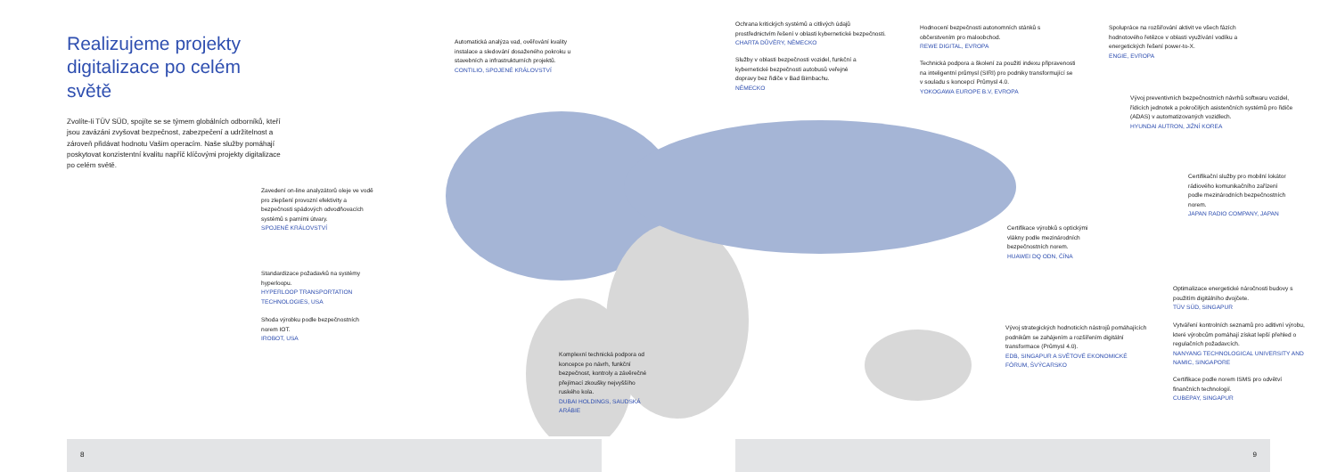Realizujeme projekty digitalizace po celém světě
Zvolíte-li TÜV SÜD, spojíte se se týmem globálních odborníků, kteří jsou zavázáni zvyšovat bezpečnost, zabezpečení a udržitelnost a zároveň přidávat hodnotu Vašim operacím. Naše služby pomáhají poskytovat konzistentní kvalitu napříč klíčovými projekty digitalizace po celém světě.
Automatická analýza vad, ověřování kvality instalace a sledování dosaženého pokroku u stavebních a infrastrukturních projektů.
CONTILIO, SPOJENÉ KRÁLOVSTVÍ
Zavedení on-line analyzátorů oleje ve vodě pro zlepšení provozní efektivity a bezpečnosti spádových odvodňovacích systémů s parními útvary.
SPOJENÉ KRÁLOVSTVÍ
Standardizace požadavků na systémy hyperloopu.
HYPERLOOP TRANSPORTATION TECHNOLOGIES, USA
Shoda výrobku podle bezpečnostních norem IOT.
IROBOT, USA
Komplexní technická podpora od koncepce po návrh, funkční bezpečnost, kontroly a závěrečné přejímací zkoušky nejvyššího ruského kola.
DUBAI HOLDINGS, SAUDSKÁ ARÁBIE
Ochrana kritických systémů a citlivých údajů prostřednictvím řešení v oblasti kybernetické bezpečnosti.
CHARTA DŮVĚRY, NĚMECKO
Služby v oblasti bezpečnosti vozidel, funkční a kybernetické bezpečnosti autobusů veřejné dopravy bez řidiče v Bad Birnbachu.
NĚMECKO
Hodnocení bezpečnosti autonomních stánků s občerstvením pro maloobchod.
REWE DIGITAL, EVROPA
Technická podpora a školení za použití indexu připravenosti na inteligentní průmysl (SIRI) pro podniky transformující se v souladu s koncepcí Průmysl 4.0.
YOKOGAWA EUROPE B.V, EVROPA
Spolupráce na rozšiřování aktivit ve všech fázích hodnotového řetězce v oblasti využívání vodíku a energetických řešení power-to-X.
ENGIE, EVROPA
Vývoj preventivních bezpečnostních návrhů softwaru vozidel, řídicích jednotek a pokročilých asistenčních systémů pro řidiče (ADAS) v automatizovaných vozidlech.
HYUNDAI AUTRON, JIŽNÍ KOREA
Certifikační služby pro mobilní lokátor rádiového komunikačního zařízení podle mezinárodních bezpečnostních norem.
JAPAN RADIO COMPANY, JAPAN
Certifikace výrobků s optickými vlákny podle mezinárodních bezpečnostních norem.
HUAWEI DQ ODN, ČÍNA
Optimalizace energetické náročnosti budovy s použitím digitálního dvojčete.
TÜV SÜD, SINGAPUR
Vývoj strategických hodnoticích nástrojů pomáhajících podnikům se zahájením a rozšířením digitální transformace (Průmysl 4.0).
EDB, SINGAPUR A SVĚTOVÉ EKONOMICKÉ FÓRUM, ŠVÝCARSKO
Vytváření kontrolních seznamů pro aditivní výrobu, které výrobcům pomáhají získat lepší přehled o regulačních požadavcích.
NANYANG TECHNOLOGICAL UNIVERSITY AND NAMIC, SINGAPORE
Certifikace podle norem ISMS pro odvětví finančních technologií.
CUBEPAY, SINGAPUR
8 9